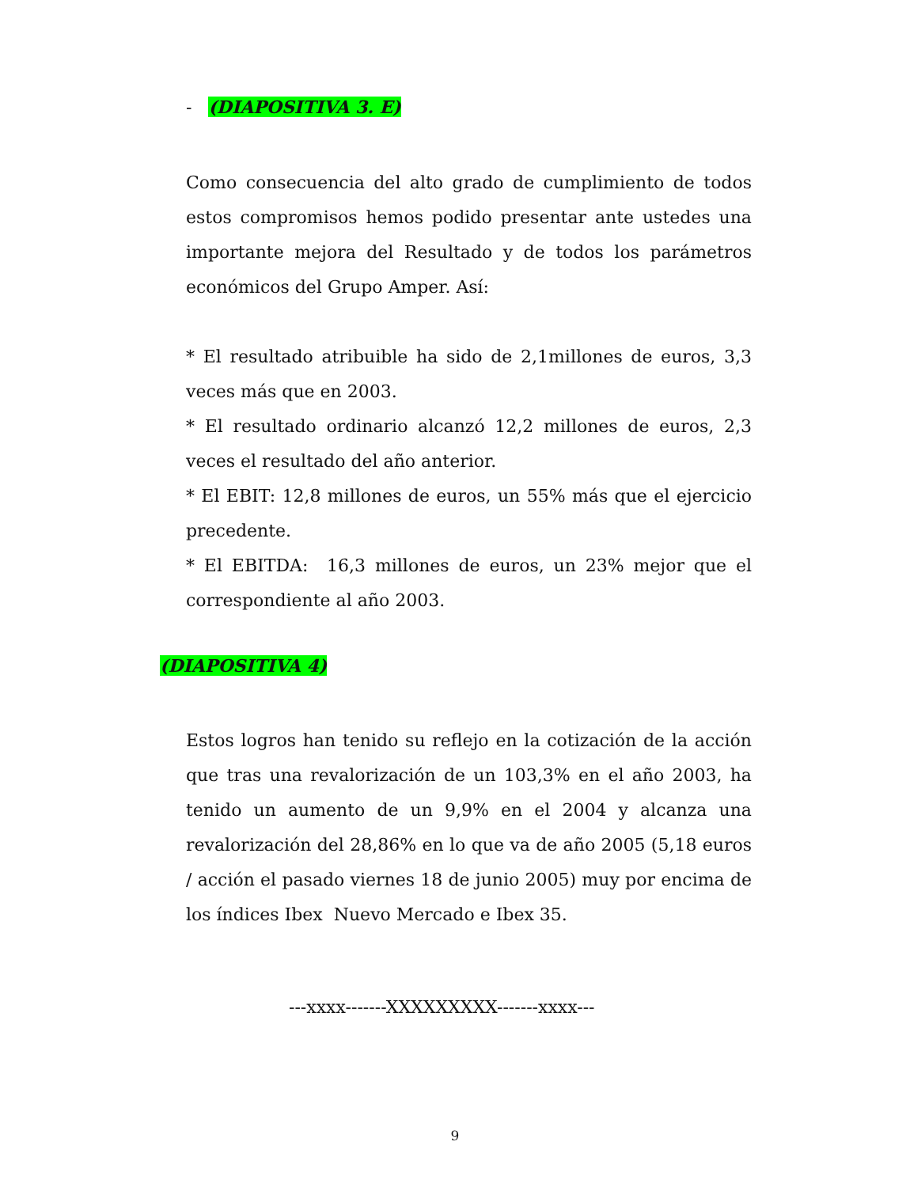- (DIAPOSITIVA 3. E)
Como consecuencia del alto grado de cumplimiento de todos estos compromisos hemos podido presentar ante ustedes una importante mejora del Resultado y de todos los parámetros económicos del Grupo Amper. Así:
* El resultado atribuible ha sido de 2,1millones de euros, 3,3 veces más que en 2003.
* El resultado ordinario alcanzó 12,2 millones de euros, 2,3 veces el resultado del año anterior.
* El EBIT: 12,8 millones de euros, un 55% más que el ejercicio precedente.
* El EBITDA: 16,3 millones de euros, un 23% mejor que el correspondiente al año 2003.
(DIAPOSITIVA 4)
Estos logros han tenido su reflejo en la cotización de la acción que tras una revalorización de un 103,3% en el año 2003, ha tenido un aumento de un 9,9% en el 2004 y alcanza una revalorización del 28,86% en lo que va de año 2005 (5,18 euros / acción el pasado viernes 18 de junio 2005) muy por encima de los índices Ibex Nuevo Mercado e Ibex 35.
---xxxx-------XXXXXXXXX-------xxxx---
9